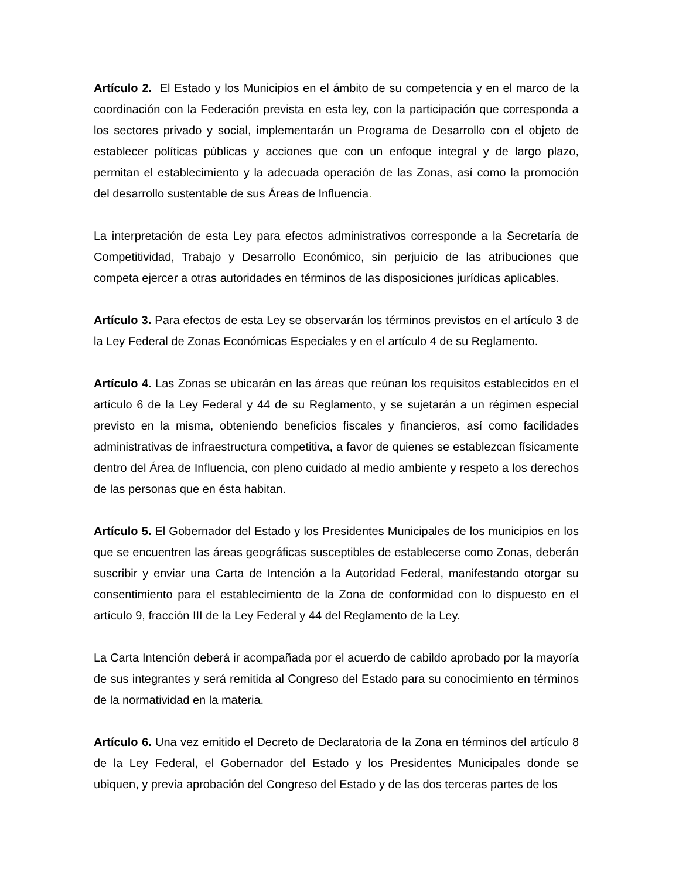Artículo 2. El Estado y los Municipios en el ámbito de su competencia y en el marco de la coordinación con la Federación prevista en esta ley, con la participación que corresponda a los sectores privado y social, implementarán un Programa de Desarrollo con el objeto de establecer políticas públicas y acciones que con un enfoque integral y de largo plazo, permitan el establecimiento y la adecuada operación de las Zonas, así como la promoción del desarrollo sustentable de sus Áreas de Influencia.
La interpretación de esta Ley para efectos administrativos corresponde a la Secretaría de Competitividad, Trabajo y Desarrollo Económico, sin perjuicio de las atribuciones que competa ejercer a otras autoridades en términos de las disposiciones jurídicas aplicables.
Artículo 3. Para efectos de esta Ley se observarán los términos previstos en el artículo 3 de la Ley Federal de Zonas Económicas Especiales y en el artículo 4 de su Reglamento.
Artículo 4. Las Zonas se ubicarán en las áreas que reúnan los requisitos establecidos en el artículo 6 de la Ley Federal y 44 de su Reglamento, y se sujetarán a un régimen especial previsto en la misma, obteniendo beneficios fiscales y financieros, así como facilidades administrativas de infraestructura competitiva, a favor de quienes se establezcan físicamente dentro del Área de Influencia, con pleno cuidado al medio ambiente y respeto a los derechos de las personas que en ésta habitan.
Artículo 5. El Gobernador del Estado y los Presidentes Municipales de los municipios en los que se encuentren las áreas geográficas susceptibles de establecerse como Zonas, deberán suscribir y enviar una Carta de Intención a la Autoridad Federal, manifestando otorgar su consentimiento para el establecimiento de la Zona de conformidad con lo dispuesto en el artículo 9, fracción III de la Ley Federal y 44 del Reglamento de la Ley.
La Carta Intención deberá ir acompañada por el acuerdo de cabildo aprobado por la mayoría de sus integrantes y será remitida al Congreso del Estado para su conocimiento en términos de la normatividad en la materia.
Artículo 6. Una vez emitido el Decreto de Declaratoria de la Zona en términos del artículo 8 de la Ley Federal, el Gobernador del Estado y los Presidentes Municipales donde se ubiquen, y previa aprobación del Congreso del Estado y de las dos terceras partes de los